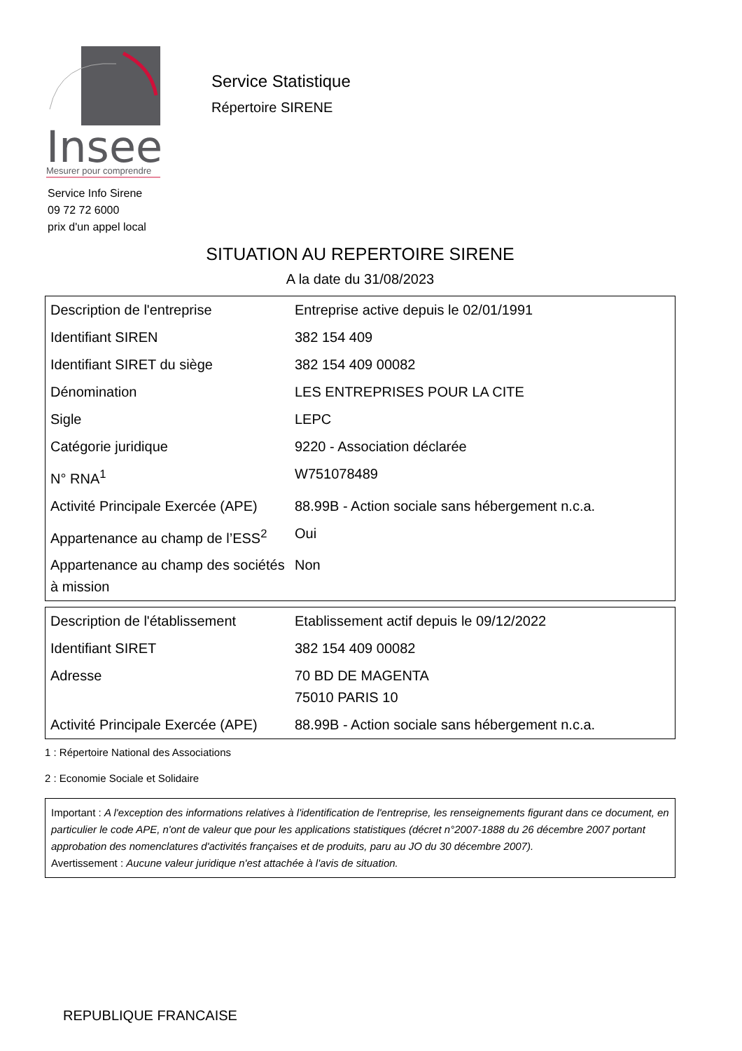Insee
Mesurer pour comprendre
Service Statistique
Répertoire SIRENE
Service Info Sirene
09 72 72 6000
prix d'un appel local
SITUATION AU REPERTOIRE SIRENE
A la date du 31/08/2023
| Description de l'entreprise | Entreprise active depuis le 02/01/1991 |
| --- | --- |
| Identifiant SIREN | 382 154 409 |
| Identifiant SIRET du siège | 382 154 409 00082 |
| Dénomination | LES ENTREPRISES POUR LA CITE |
| Sigle | LEPC |
| Catégorie juridique | 9220 - Association déclarée |
| N° RNA<sup>1</sup> | W751078489 |
| Activité Principale Exercée (APE) | 88.99B - Action sociale sans hébergement n.c.a. |
| Appartenance au champ de l’ESS<sup>2</sup> | Oui |
| Appartenance au champ des sociétés à mission | Non |
| Description de l'établissement | Etablissement actif depuis le 09/12/2022 |
| --- | --- |
| Identifiant SIRET | 382 154 409 00082 |
| Adresse | 70 BD DE MAGENTA 75010 PARIS 10 |
| Activité Principale Exercée (APE) | 88.99B - Action sociale sans hébergement n.c.a. |
1 : Répertoire National des Associations
2 : Economie Sociale et Solidaire
Important : A l'exception des informations relatives à l'identification de l'entreprise, les renseignements figurant dans ce document, en particulier le code APE, n'ont de valeur que pour les applications statistiques (décret n°2007-1888 du 26 décembre 2007 portant approbation des nomenclatures d'activités françaises et de produits, paru au JO du 30 décembre 2007).
Avertissement : Aucune valeur juridique n'est attachée à l'avis de situation.
REPUBLIQUE FRANCAISE